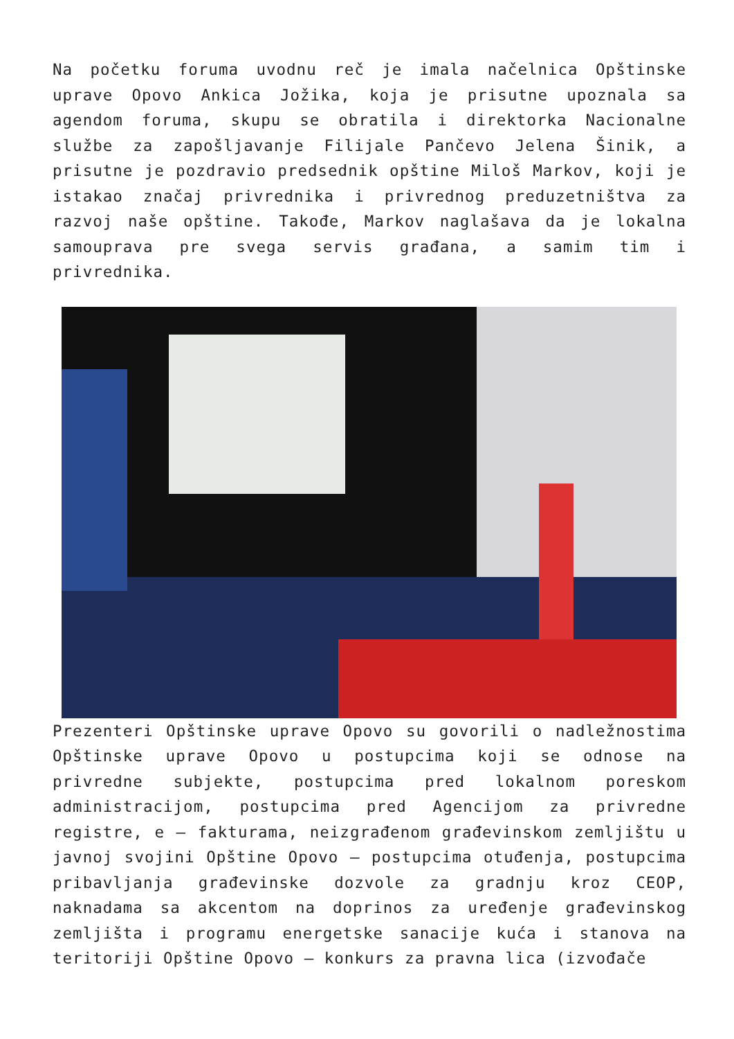Na početku foruma uvodnu reč je imala načelnica Opštinske uprave Opovo Ankica Jožika, koja je prisutne upoznala sa agendom foruma, skupu se obratila i direktorka Nacionalne službe za zapošljavanje Filijale Pančevo Jelena Šinik, a prisutne je pozdravio predsednik opštine Miloš Markov, koji je istakao značaj privrednika i privrednog preduzetništva za razvoj naše opštine. Takođe, Markov naglašava da je lokalna samouprava pre svega servis građana, a samim tim i privrednika.
Prezenteri Opštinske uprave Opovo su govorili o nadležnostima Opštinske uprave Opovo u postupcima koji se odnose na privredne subjekte, postupcima pred lokalnom poreskom administracijom, postupcima pred Agencijom za privredne registre, e – fakturama, neizgrađenom građevinskom zemljištu u javnoj svojini Opštine Opovo – postupcima otuđenja, postupcima pribavljanja građevinske dozvole za gradnju kroz CEOP, naknadama sa akcentom na doprinos za uređenje građevinskog zemljišta i programu energetske sanacije kuća i stanova na teritoriji Opštine Opovo – konkurs za pravna lica (izvođače